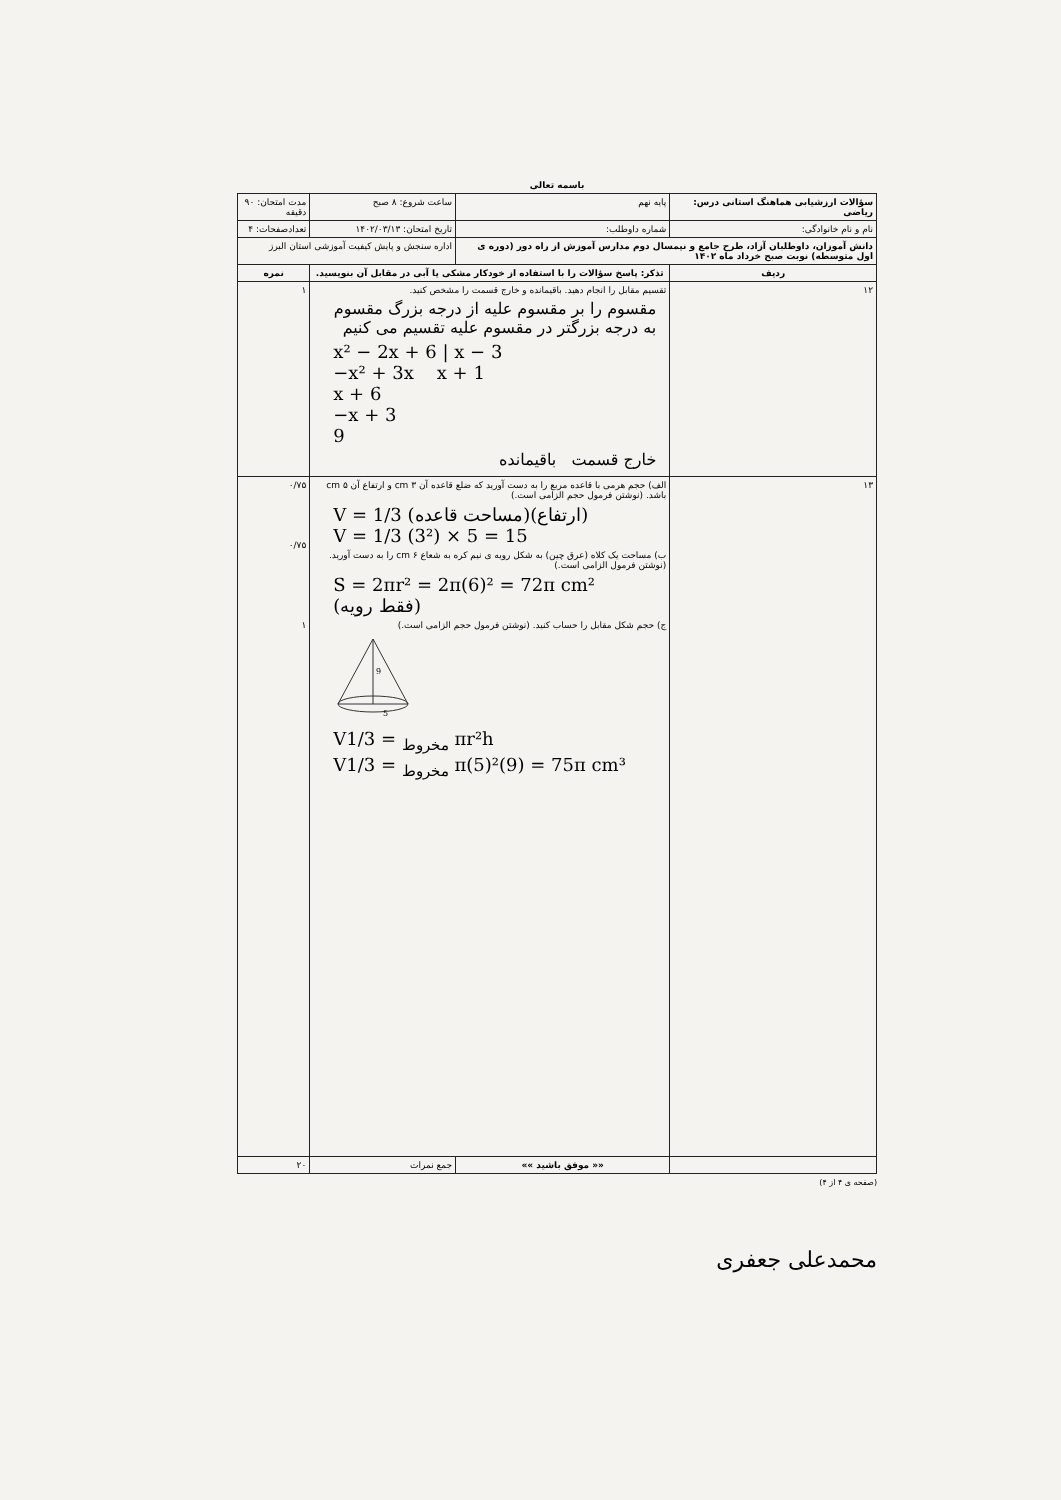باسمه تعالی
| سؤالات ارزشیابی هماهنگ استانی درس: ریاضی | | | پایه نهم | ساعت شروع: ۸ صبح | مدت امتحان: ۹۰ دقیقه |
| نام و نام خانوادگی: | | | شماره داوطلب: | تاریخ امتحان: ۱۴۰۲/۰۳/۱۳ | تعدادصفحات: ۴ |
| دانش آموزان، داوطلبان آزاد، طرح جامع و نیمسال دوم مدارس آموزش از راه دور (دوره ی اول متوسطه) نوبت صبح خرداد ماه ۱۴۰۲ | | | | اداره سنجش و پایش کیفیت آموزشی استان البرز | |
| ردیف | تذکر: پاسخ سؤالات را با استفاده از خودکار مشکی یا آبی در مقابل آن بنویسید. | | | | نمره |
| ۱۲ | تقسیم مقابل را انجام دهید. باقیمانده و خارج قسمت را مشخص کنید. مقسوم را بر مقسوم علیه از درجه بزرگ مقسوم به درجه بزرگتر در مقسوم علیه تقسیم می کنیم x² − 2x + 6 / x − 3 −x² + 3x x + 1 x + 6 −x + 3 9 خارج قسمت باقیمانده | | | | ۱ |
| ۱۳ | الف) حجم هرمی با قاعده مربع را به دست آورید که ضلع قاعده آن ۳ cm و ارتفاع آن ۵ cm باشد. (نوشتن فرمول حجم الزامی است.) V = 1/3 (مساحت قاعده)(ارتفاع) V = 1/3 (3²) × 5 = 15 ب) مساحت یک کلاه (عرق چین) به شکل رویه ی نیم کره به شعاع ۶ cm را به دست آورید. (نوشتن فرمول الزامی است.) S = 2πr² = 2π(6)² = 72π cm² (فقط رویه) ج) حجم شکل مقابل را حساب کنید. (نوشتن فرمول حجم الزامی است.) 9 5 V<sub>مخروط</sub> = 1/3 πr²h V<sub>مخروط</sub> = 1/3 π(5)²(9) = 75π cm³ | | | | ۰/۷۵ ۰/۷۵ ۱ |
| | | «« موفق باشید »» | | جمع نمرات | ۲۰ |
(صفحه ی ۴ از ۴)
محمدعلی جعفری